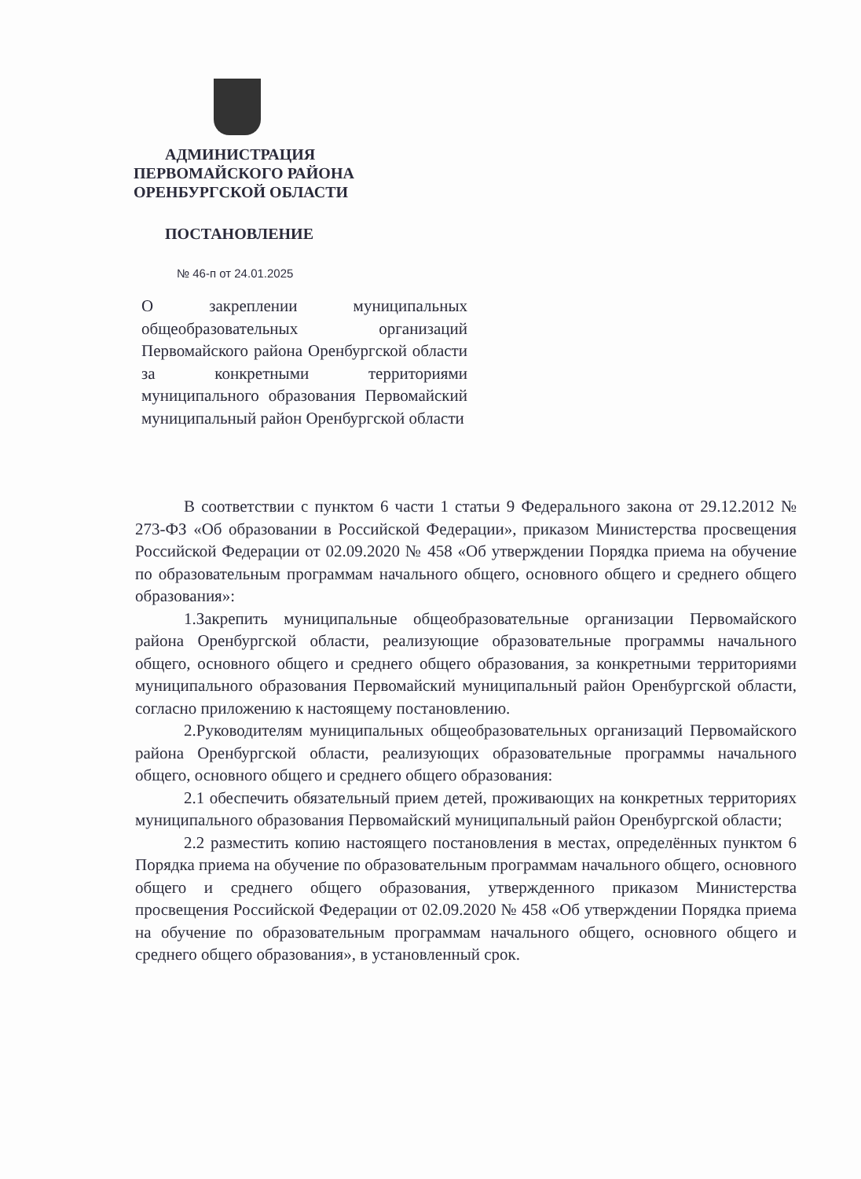АДМИНИСТРАЦИЯ
ПЕРВОМАЙСКОГО РАЙОНА
ОРЕНБУРГСКОЙ ОБЛАСТИ
ПОСТАНОВЛЕНИЕ
№ 46-п от 24.01.2025
О закреплении муниципальных общеобразовательных организаций Первомайского района Оренбургской области за конкретными территориями муниципального образования Первомайский муниципальный район Оренбургской области
В соответствии с пунктом 6 части 1 статьи 9 Федерального закона от 29.12.2012 № 273-ФЗ «Об образовании в Российской Федерации», приказом Министерства просвещения Российской Федерации от 02.09.2020 № 458 «Об утверждении Порядка приема на обучение по образовательным программам начального общего, основного общего и среднего общего образования»:
1.Закрепить муниципальные общеобразовательные организации Первомайского района Оренбургской области, реализующие образовательные программы начального общего, основного общего и среднего общего образования, за конкретными территориями муниципального образования Первомайский муниципальный район Оренбургской области, согласно приложению к настоящему постановлению.
2.Руководителям муниципальных общеобразовательных организаций Первомайского района Оренбургской области, реализующих образовательные программы начального общего, основного общего и среднего общего образования:
2.1 обеспечить обязательный прием детей, проживающих на конкретных территориях муниципального образования Первомайский муниципальный район Оренбургской области;
2.2 разместить копию настоящего постановления в местах, определённых пунктом 6 Порядка приема на обучение по образовательным программам начального общего, основного общего и среднего общего образования, утвержденного приказом Министерства просвещения Российской Федерации от 02.09.2020 № 458 «Об утверждении Порядка приема на обучение по образовательным программам начального общего, основного общего и среднего общего образования», в установленный срок.